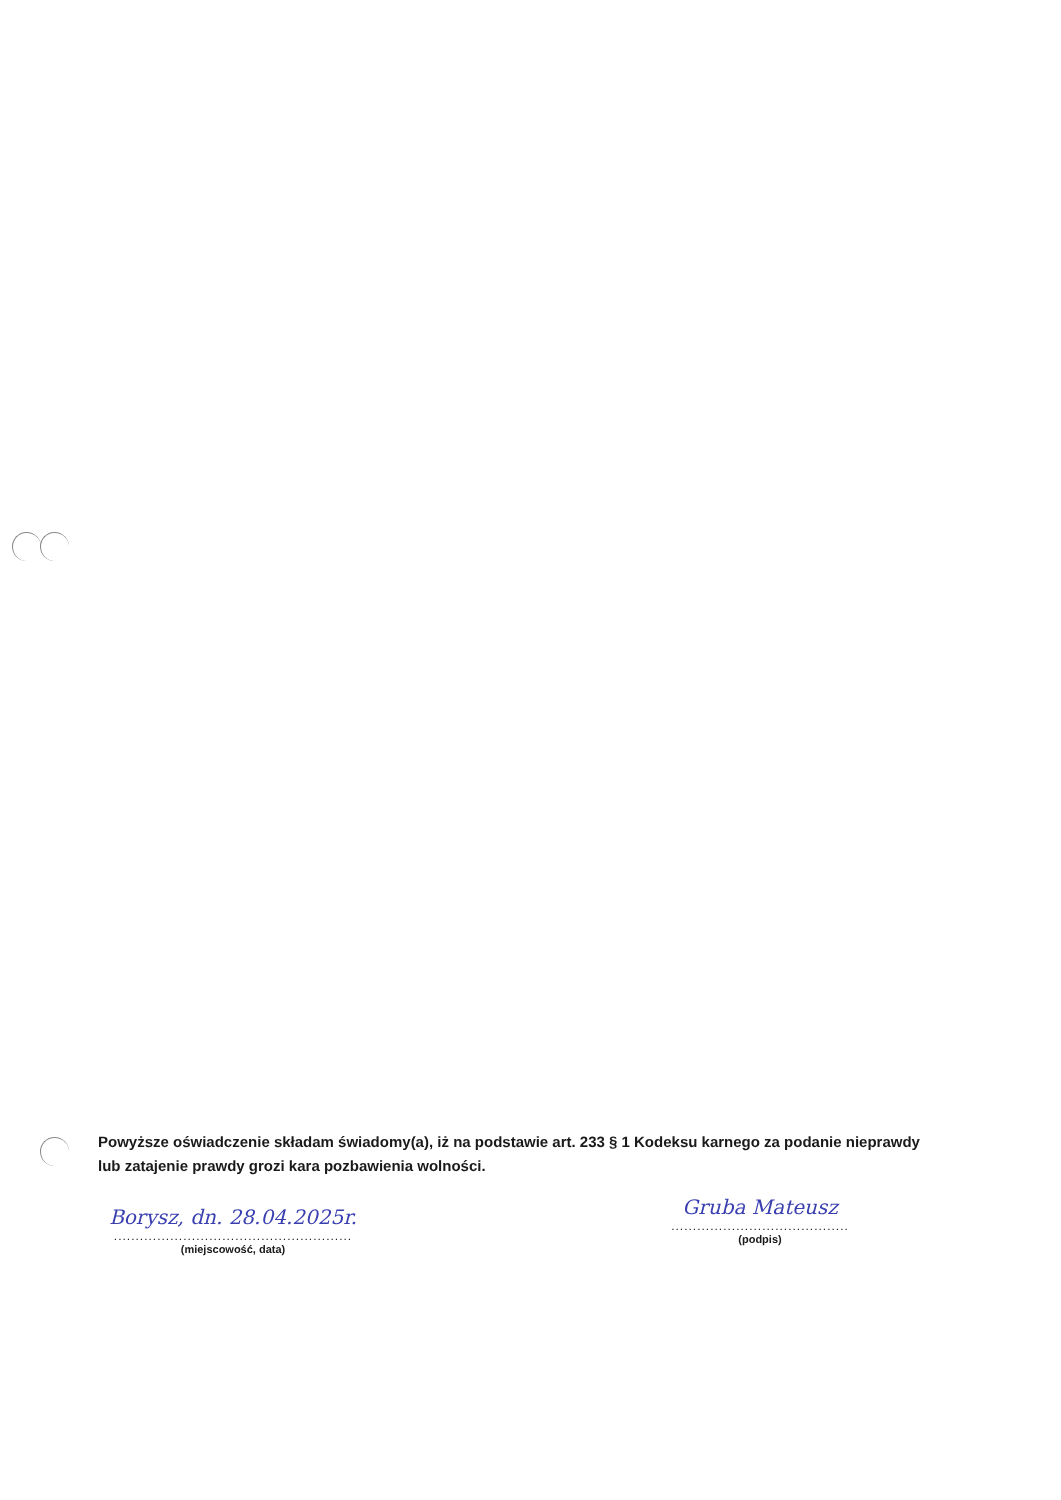Powyższe oświadczenie składam świadomy(a), iż na podstawie art. 233 § 1 Kodeksu karnego za podanie nieprawdy lub zatajenie prawdy grozi kara pozbawienia wolności.
Borysz, dn. 28.04.2025r.
.......................................................
(miejscowość, data)
Gruba Mateusz
.........................................
(podpis)